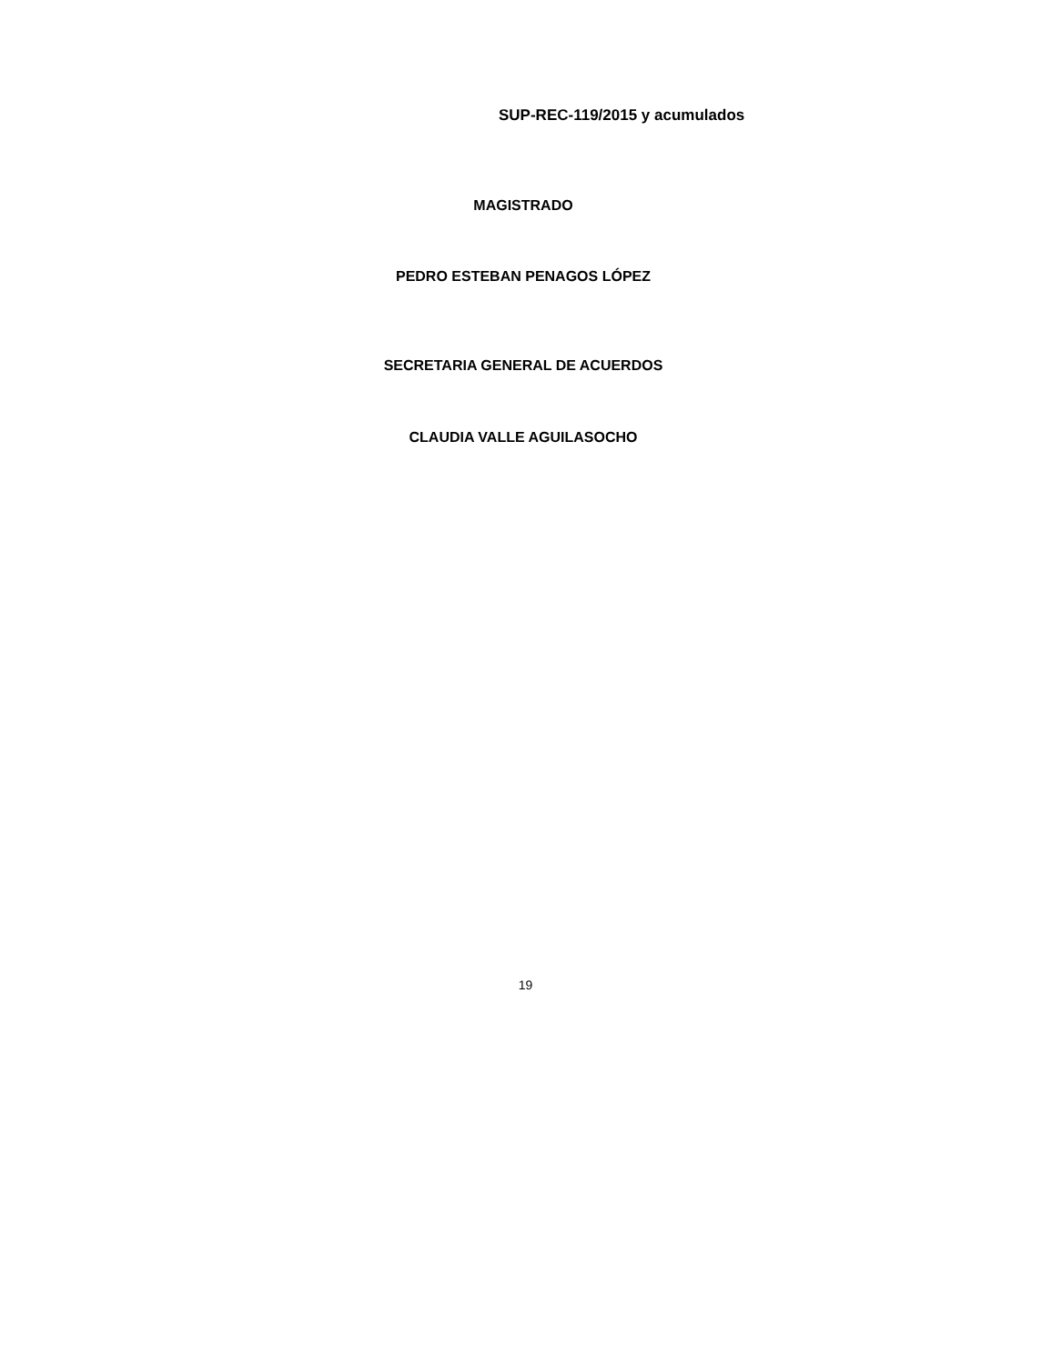SUP-REC-119/2015 y acumulados
MAGISTRADO
PEDRO ESTEBAN PENAGOS LÓPEZ
SECRETARIA GENERAL DE ACUERDOS
CLAUDIA VALLE AGUILASOCHO
19